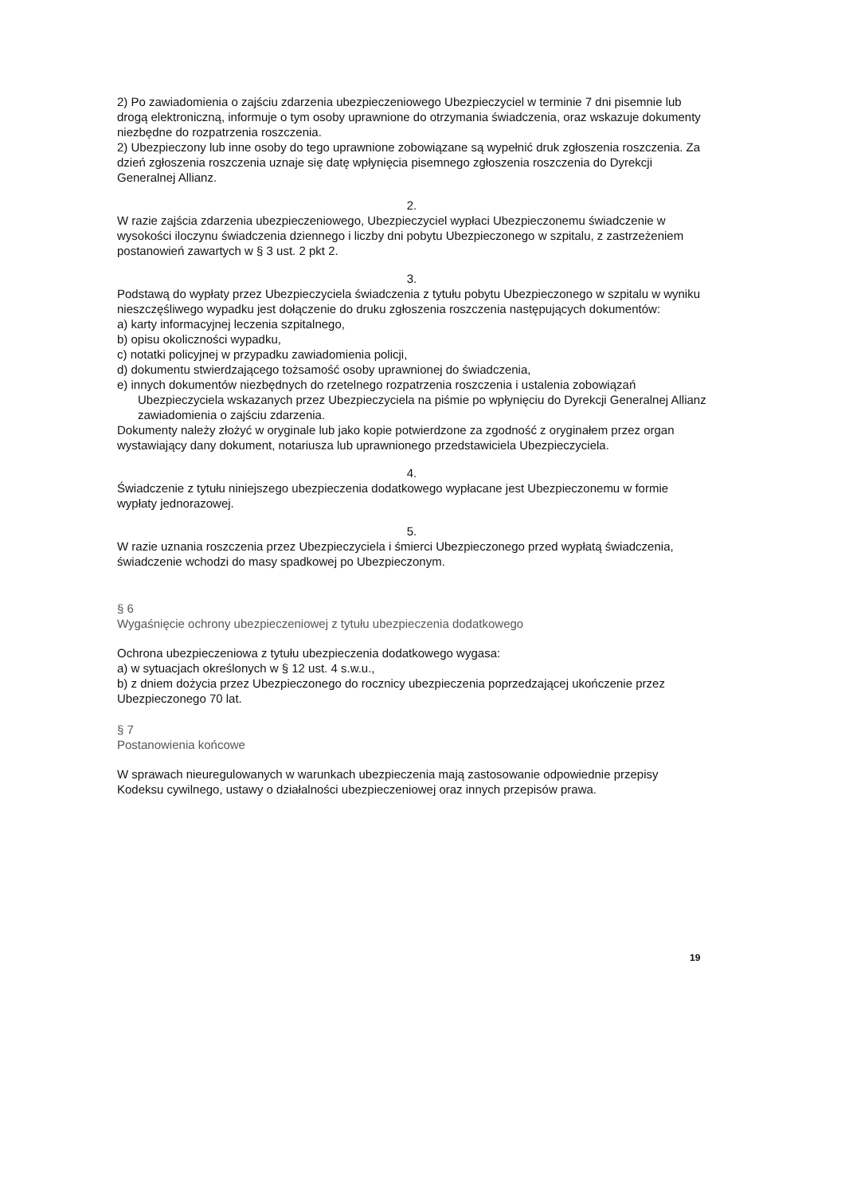2) Po zawiadomienia o zajściu zdarzenia ubezpieczeniowego Ubezpieczyciel w terminie 7 dni pisemnie lub drogą elektroniczną, informuje o tym osoby uprawnione do otrzymania świadczenia, oraz wskazuje dokumenty niezbędne do rozpatrzenia roszczenia.
2) Ubezpieczony lub inne osoby do tego uprawnione zobowiązane są wypełnić druk zgłoszenia roszczenia. Za dzień zgłoszenia roszczenia uznaje się datę wpłynięcia pisemnego zgłoszenia roszczenia do Dyrekcji Generalnej Allianz.
2.
W razie zajścia zdarzenia ubezpieczeniowego, Ubezpieczyciel wypłaci Ubezpieczonemu świadczenie w wysokości iloczynu świadczenia dziennego i liczby dni pobytu Ubezpieczonego w szpitalu, z zastrzeżeniem postanowień zawartych w § 3 ust. 2 pkt 2.
3.
Podstawą do wypłaty przez Ubezpieczyciela świadczenia z tytułu pobytu Ubezpieczonego w szpitalu w wyniku nieszczęśliwego wypadku jest dołączenie do druku zgłoszenia roszczenia następujących dokumentów:
a) karty informacyjnej leczenia szpitalnego,
b) opisu okoliczności wypadku,
c) notatki policyjnej w przypadku zawiadomienia policji,
d) dokumentu stwierdzającego tożsamość osoby uprawnionej do świadczenia,
e) innych dokumentów niezbędnych do rzetelnego rozpatrzenia roszczenia i ustalenia zobowiązań Ubezpieczyciela wskazanych przez Ubezpieczyciela na piśmie po wpłynięciu do Dyrekcji Generalnej Allianz zawiadomienia o zajściu zdarzenia.
Dokumenty należy złożyć w oryginale lub jako kopie potwierdzone za zgodność z oryginałem przez organ wystawiający dany dokument, notariusza lub uprawnionego przedstawiciela Ubezpieczyciela.
4.
Świadczenie z tytułu niniejszego ubezpieczenia dodatkowego wypłacane jest Ubezpieczonemu w formie wypłaty jednorazowej.
5.
W razie uznania roszczenia przez Ubezpieczyciela i śmierci Ubezpieczonego przed wypłatą świadczenia, świadczenie wchodzi do masy spadkowej po Ubezpieczonym.
§ 6
Wygaśnięcie ochrony ubezpieczeniowej z tytułu ubezpieczenia dodatkowego
Ochrona ubezpieczeniowa z tytułu ubezpieczenia dodatkowego wygasa:
a) w sytuacjach określonych w § 12 ust. 4 s.w.u.,
b) z dniem dożycia przez Ubezpieczonego do rocznicy ubezpieczenia poprzedzającej ukończenie przez Ubezpieczonego 70 lat.
§ 7
Postanowienia końcowe
W sprawach nieuregulowanych w warunkach ubezpieczenia mają zastosowanie odpowiednie przepisy Kodeksu cywilnego, ustawy o działalności ubezpieczeniowej oraz innych przepisów prawa.
19